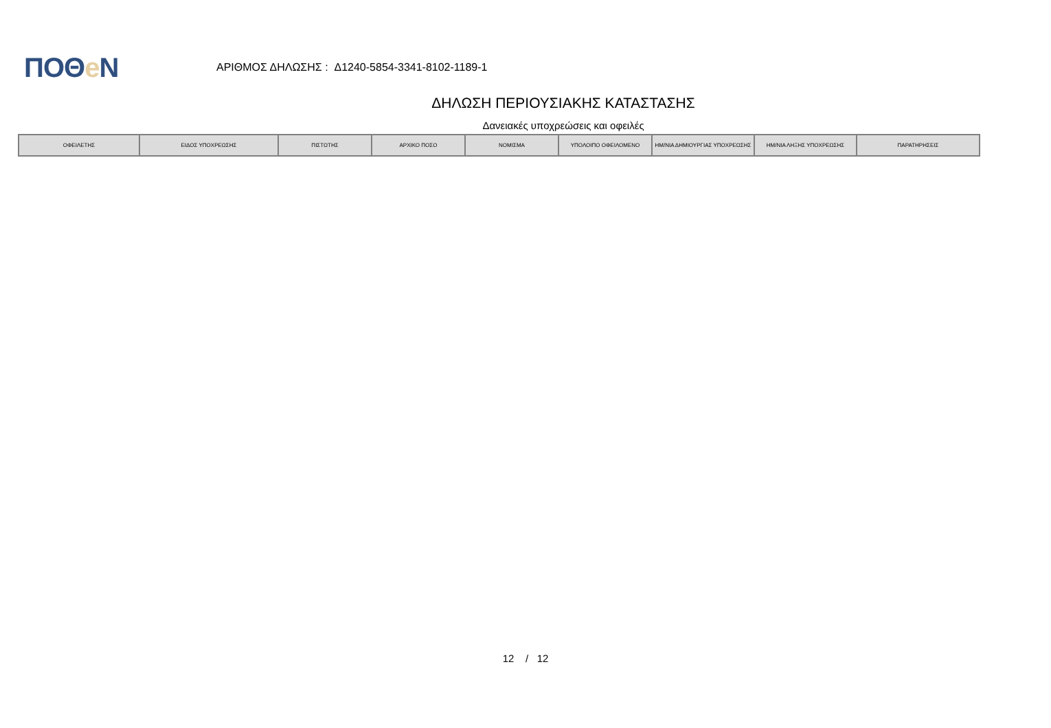ΠΟΘe Ν
ΑΡΙΘΜΟΣ ΔΗΛΩΣΗΣ : Δ1240-5854-3341-8102-1189-1
ΔΗΛΩΣΗ ΠΕΡΙΟΥΣΙΑΚΗΣ ΚΑΤΑΣΤΑΣΗΣ
Δανειακές υποχρεώσεις και οφειλές
| ΟΦΕΙΛΕΤΗΣ | ΕΙΔΟΣ ΥΠΟΧΡΕΩΣΗΣ | ΠΙΣΤΩΤΗΣ | ΑΡΧΙΚΟ ΠΟΣΟ | ΝΟΜΙΣΜΑ | ΥΠΟΛΟΙΠΟ ΟΦΕΙΛΟΜΕΝΟ | ΗΜ/ΝΙΑ ΔΗΜΙΟΥΡΓΙΑΣ ΥΠΟΧΡΕΩΣΗΣ | ΗΜ/ΝΙΑ ΛΗΞΗΣ ΥΠΟΧΡΕΩΣΗΣ | ΠΑΡΑΤΗΡΗΣΕΙΣ |
| --- | --- | --- | --- | --- | --- | --- | --- | --- |
12 / 12